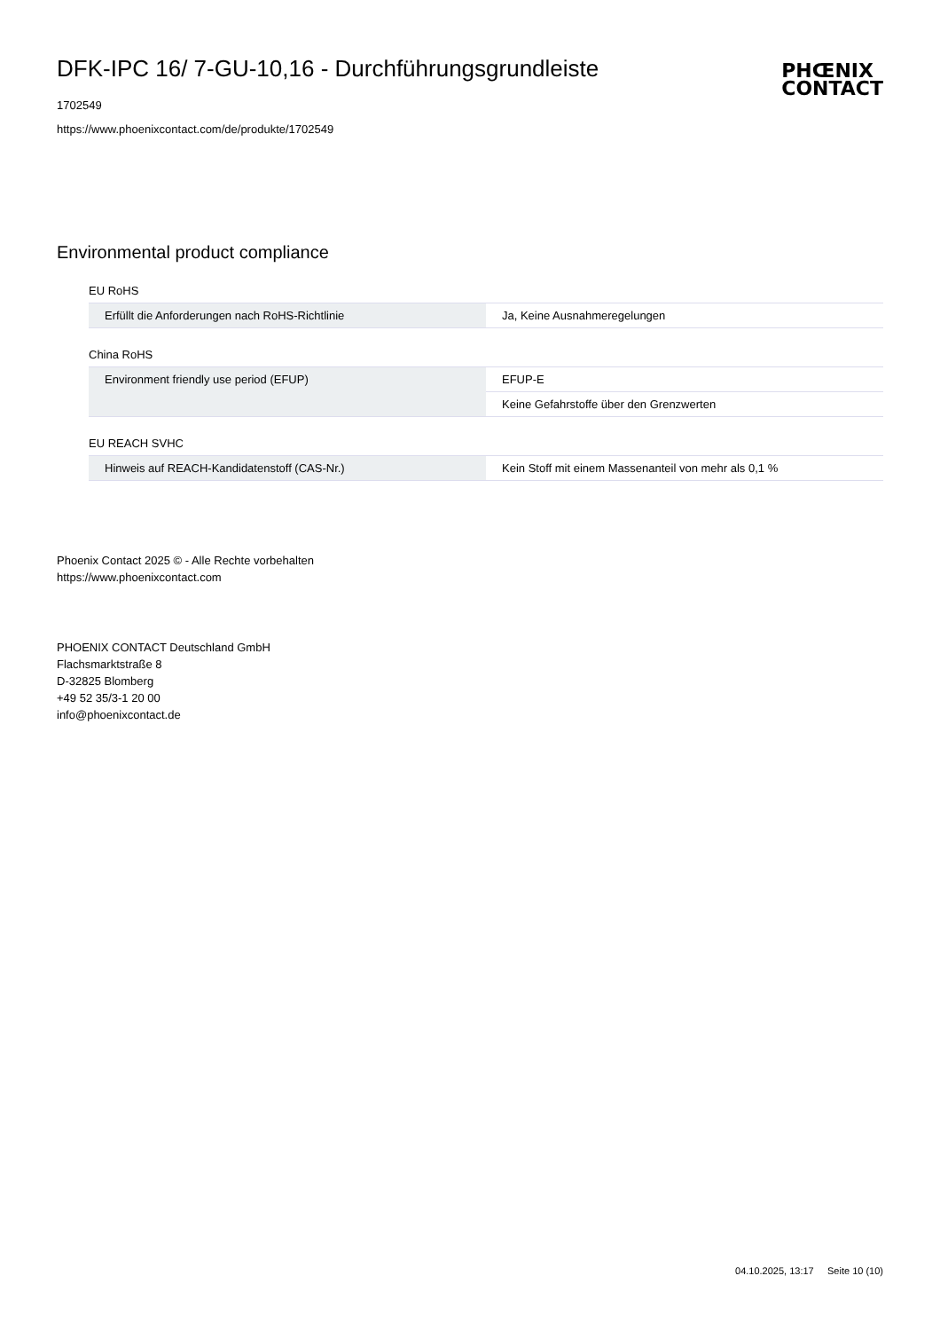DFK-IPC 16/ 7-GU-10,16 - Durchführungsgrundleiste
1702549
https://www.phoenixcontact.com/de/produkte/1702549
PHŒNIX
CONTACT
Environmental product compliance
EU RoHS
| Erfüllt die Anforderungen nach RoHS-Richtlinie | Ja, Keine Ausnahmeregelungen |
China RoHS
| Environment friendly use period (EFUP) | EFUP-E |
| | Keine Gefahrstoffe über den Grenzwerten |
EU REACH SVHC
| Hinweis auf REACH-Kandidatenstoff (CAS-Nr.) | Kein Stoff mit einem Massenanteil von mehr als 0,1 % |
Phoenix Contact 2025 © - Alle Rechte vorbehalten
https://www.phoenixcontact.com
PHOENIX CONTACT Deutschland GmbH
Flachsmarktstraße 8
D-32825 Blomberg
+49 52 35/3-1 20 00
info@phoenixcontact.de
04.10.2025, 13:17 Seite 10 (10)